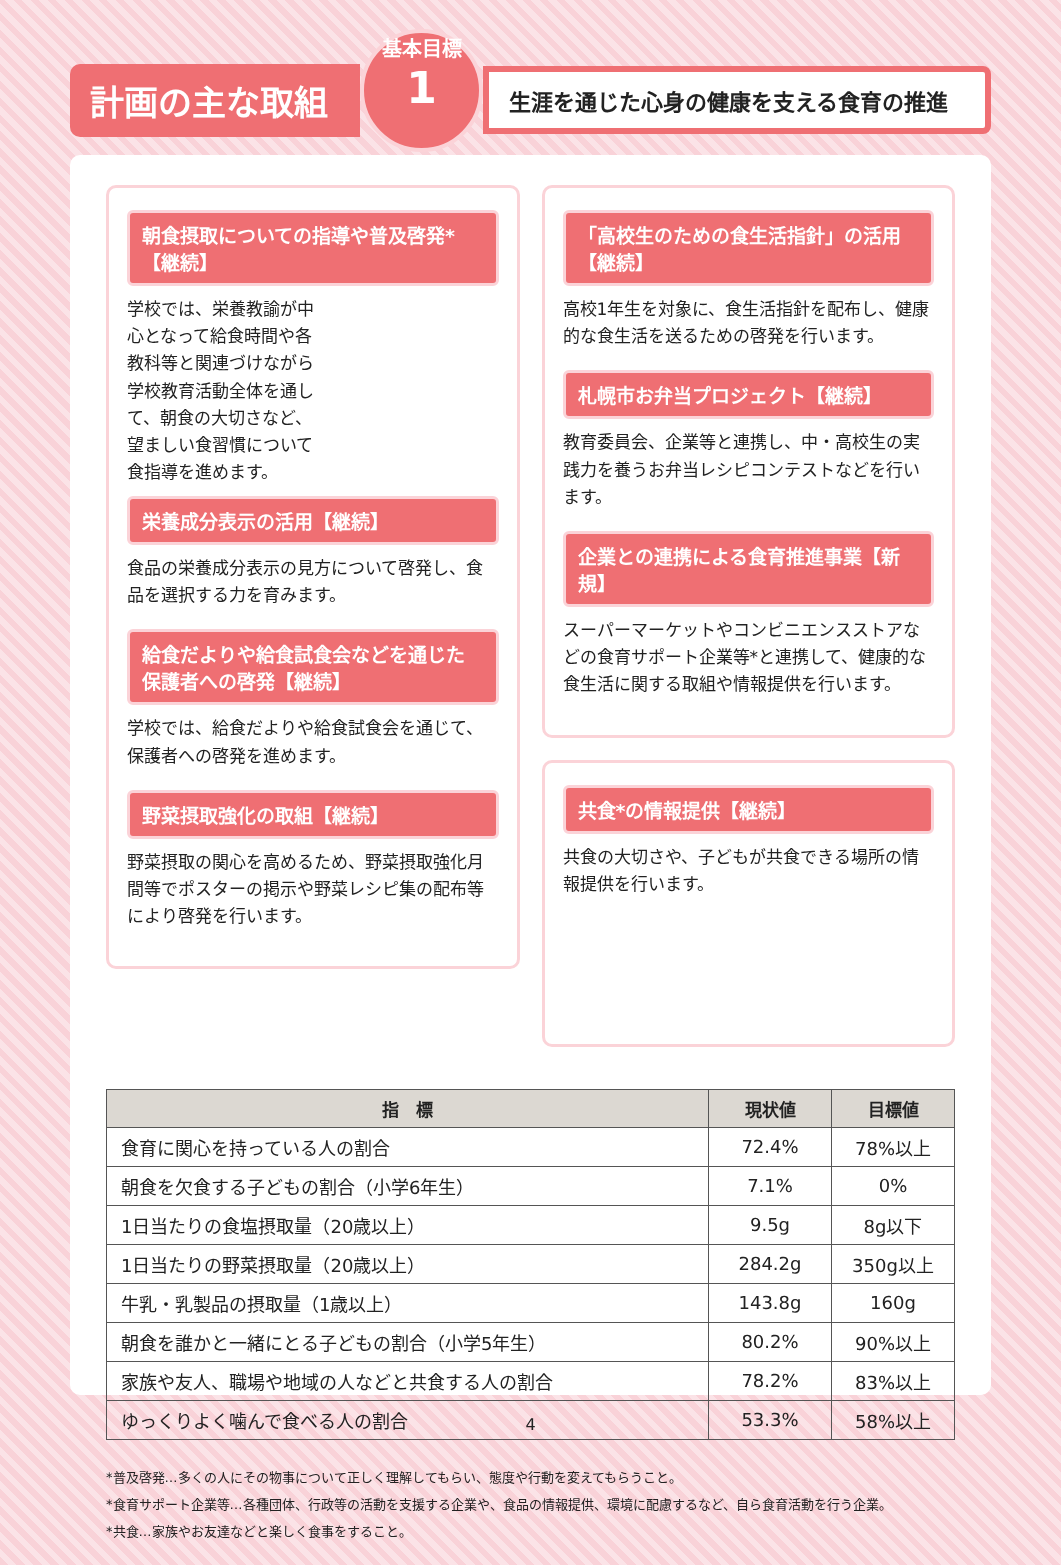計画の主な取組
基本目標
1
生涯を通じた心身の健康を支える食育の推進
朝食摂取についての指導や普及啓発*【継続】
学校では、栄養教諭が中心となって給食時間や各教科等と関連づけながら学校教育活動全体を通して、朝食の大切さなど、望ましい食習慣について食指導を進めます。
栄養成分表示の活用【継続】
食品の栄養成分表示の見方について啓発し、食品を選択する力を育みます。
給食だよりや給食試食会などを通じた保護者への啓発【継続】
学校では、給食だよりや給食試食会を通じて、保護者への啓発を進めます。
野菜摂取強化の取組【継続】
野菜摂取の関心を高めるため、野菜摂取強化月間等でポスターの掲示や野菜レシピ集の配布等により啓発を行います。
「高校生のための食生活指針」の活用【継続】
高校1年生を対象に、食生活指針を配布し、健康的な食生活を送るための啓発を行います。
札幌市お弁当プロジェクト【継続】
教育委員会、企業等と連携し、中・高校生の実践力を養うお弁当レシピコンテストなどを行います。
企業との連携による食育推進事業【新規】
スーパーマーケットやコンビニエンスストアなどの食育サポート企業等*と連携して、健康的な食生活に関する取組や情報提供を行います。
共食*の情報提供【継続】
共食の大切さや、子どもが共食できる場所の情報提供を行います。
| 指 標 | 現状値 | 目標値 |
| --- | --- | --- |
| 食育に関心を持っている人の割合 | 72.4% | 78%以上 |
| 朝食を欠食する子どもの割合（小学6年生） | 7.1% | 0% |
| 1日当たりの食塩摂取量（20歳以上） | 9.5g | 8g以下 |
| 1日当たりの野菜摂取量（20歳以上） | 284.2g | 350g以上 |
| 牛乳・乳製品の摂取量（1歳以上） | 143.8g | 160g |
| 朝食を誰かと一緒にとる子どもの割合（小学5年生） | 80.2% | 90%以上 |
| 家族や友人、職場や地域の人などと共食する人の割合 | 78.2% | 83%以上 |
| ゆっくりよく噛んで食べる人の割合 | 53.3% | 58%以上 |
*普及啓発…多くの人にその物事について正しく理解してもらい、態度や行動を変えてもらうこと。
*食育サポート企業等…各種団体、行政等の活動を支援する企業や、食品の情報提供、環境に配慮するなど、自ら食育活動を行う企業。
*共食…家族やお友達などと楽しく食事をすること。
4